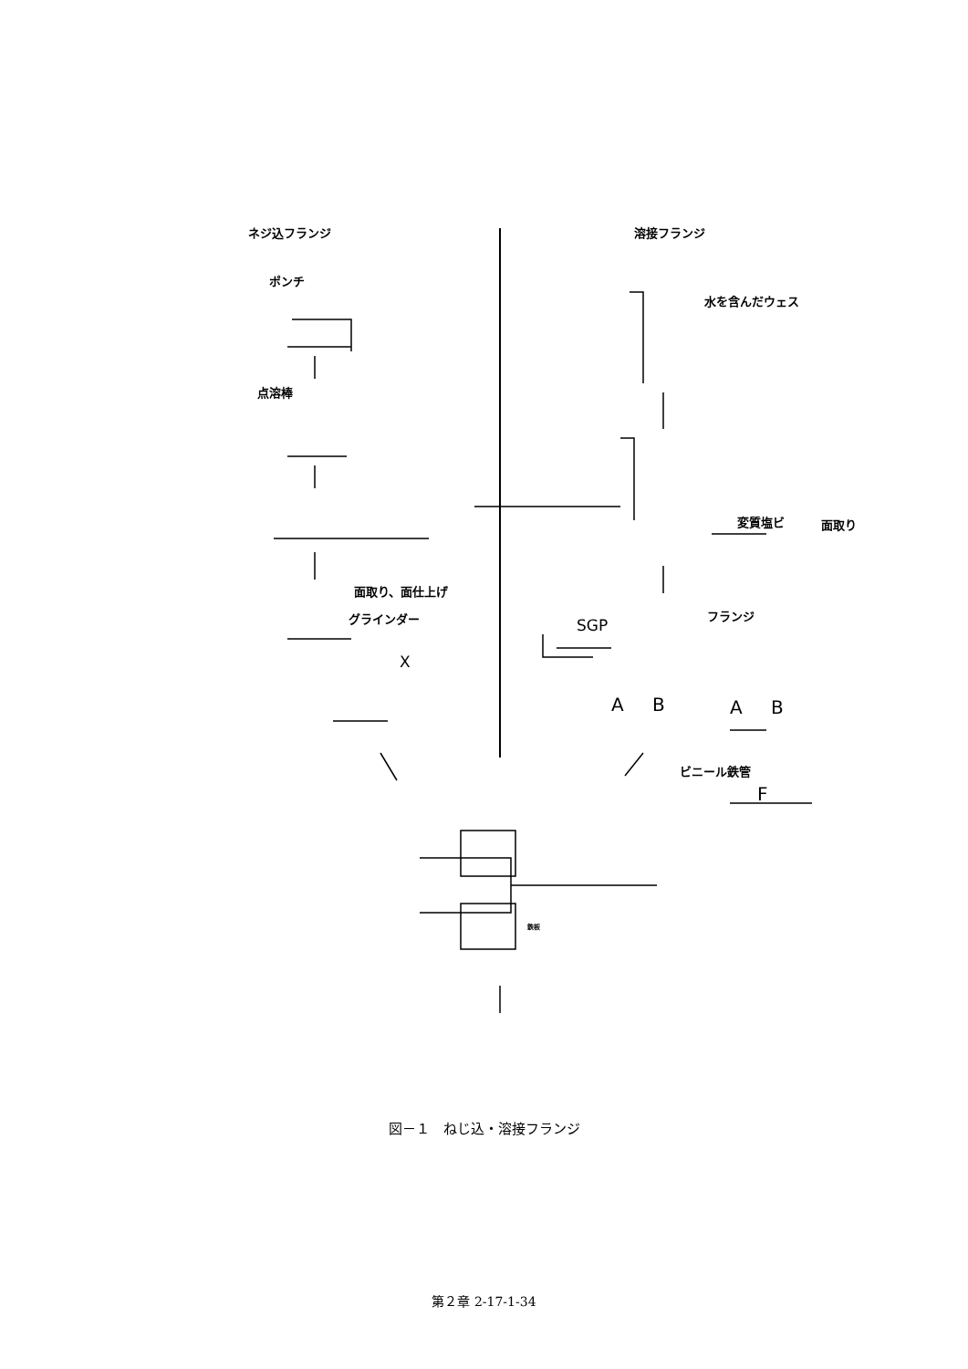ネジ込フランジ 溶接フランジ
ポンチ
水を含んだウェス
点溶棒
変質塩ビ 面取り
面取り、面仕上げ
グラインダー フランジ
SGP
X
A B A B
ビニール鉄管
F
鉄板
図－１　ねじ込・溶接フランジ
第２章 2-17-1-34